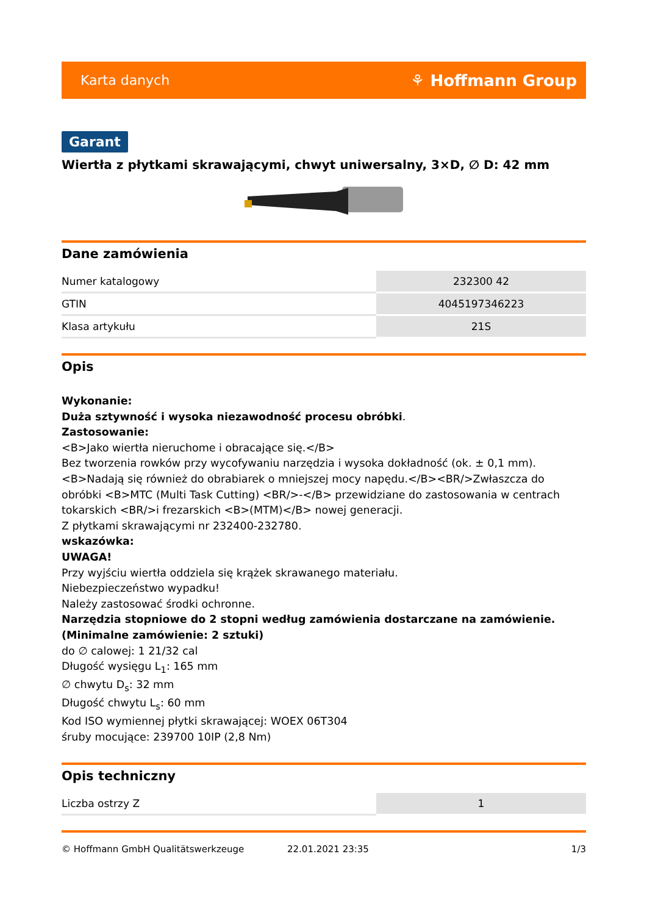Karta danych ⚘ Hoffmann Group
Garant
Wiertła z płytkami skrawającymi, chwyt uniwersalny, 3×D, ∅ D: 42 mm
Dane zamówienia
| Numer katalogowy | 232300 42 |
| GTIN | 4045197346223 |
| Klasa artykułu | 21S |
Opis
Wykonanie:
Duża sztywność i wysoka niezawodność procesu obróbki.
Zastosowanie:
<B>Jako wiertła nieruchome i obracające się.</B>
Bez tworzenia rowków przy wycofywaniu narzędzia i wysoka dokładność (ok. ± 0,1 mm).
<B>Nadają się również do obrabiarek o mniejszej mocy napędu.</B><BR/>Zwłaszcza do obróbki <B>MTC (Multi Task Cutting) <BR/>-</B> przewidziane do zastosowania w centrach tokarskich <BR/>i frezarskich <B>(MTM)</B> nowej generacji.
Z płytkami skrawającymi nr 232400-232780.
wskazówka:
UWAGA!
Przy wyjściu wiertła oddziela się krążek skrawanego materiału.
Niebezpieczeństwo wypadku!
Należy zastosować środki ochronne.
Narzędzia stopniowe do 2 stopni według zamówienia dostarczane na zamówienie. (Minimalne zamówienie: 2 sztuki)
do ∅ calowej: 1 21/32 cal
Długość wysięgu L<sub>1</sub>: 165 mm
∅ chwytu D<sub>s</sub>: 32 mm
Długość chwytu L<sub>s</sub>: 60 mm
Kod ISO wymiennej płytki skrawającej: WOEX 06T304
śruby mocujące: 239700 10IP (2,8 Nm)
Opis techniczny
| Liczba ostrzy Z | 1 |
© Hoffmann GmbH Qualitätswerkzeuge 22.01.2021 23:35 1/3